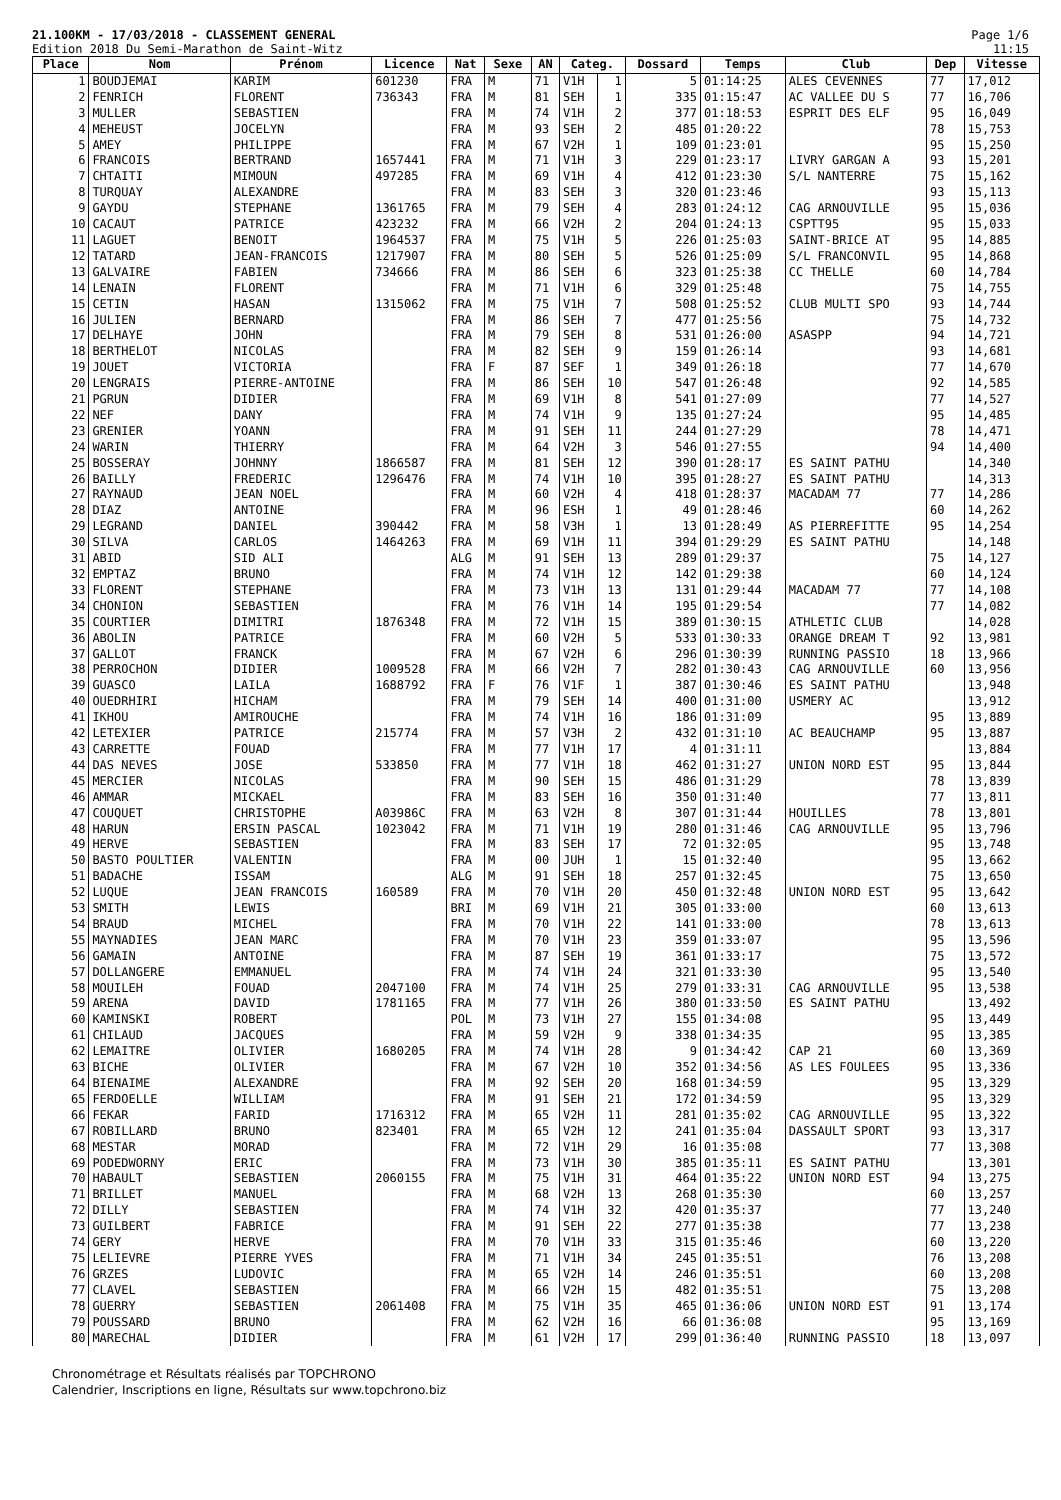21.100KM - 17/03/2018 - CLASSEMENT GENERAL
Edition 2018 Du Semi-Marathon de Saint-Witz
Page 1/6
11:15
| Place | Nom | Prénom | Licence | Nat | Sexe | AN | Categ. | | Dossard | Temps | Club | Dep | Vitesse |
| --- | --- | --- | --- | --- | --- | --- | --- | --- | --- | --- | --- | --- | --- |
| 1 | BOUDJEMAI | KARIM | 601230 | FRA | M | 71 | V1H | 1 | 5 | 01:14:25 | ALES CEVENNES | 77 | 17,012 |
| 2 | FENRICH | FLORENT | 736343 | FRA | M | 81 | SEH | 1 | 335 | 01:15:47 | AC VALLEE DU S | 77 | 16,706 |
| 3 | MULLER | SEBASTIEN | | FRA | M | 74 | V1H | 2 | 377 | 01:18:53 | ESPRIT DES ELF | 95 | 16,049 |
| 4 | MEHEUST | JOCELYN | | FRA | M | 93 | SEH | 2 | 485 | 01:20:22 | | 78 | 15,753 |
| 5 | AMEY | PHILIPPE | | FRA | M | 67 | V2H | 1 | 109 | 01:23:01 | | 95 | 15,250 |
| 6 | FRANCOIS | BERTRAND | 1657441 | FRA | M | 71 | V1H | 3 | 229 | 01:23:17 | LIVRY GARGAN A | 93 | 15,201 |
| 7 | CHTAITI | MIMOUN | 497285 | FRA | M | 69 | V1H | 4 | 412 | 01:23:30 | S/L NANTERRE | 75 | 15,162 |
| 8 | TURQUAY | ALEXANDRE | | FRA | M | 83 | SEH | 3 | 320 | 01:23:46 | | 93 | 15,113 |
| 9 | GAYDU | STEPHANE | 1361765 | FRA | M | 79 | SEH | 4 | 283 | 01:24:12 | CAG ARNOUVILLE | 95 | 15,036 |
| 10 | CACAUT | PATRICE | 423232 | FRA | M | 66 | V2H | 2 | 204 | 01:24:13 | CSPTT95 | 95 | 15,033 |
| 11 | LAGUET | BENOIT | 1964537 | FRA | M | 75 | V1H | 5 | 226 | 01:25:03 | SAINT-BRICE AT | 95 | 14,885 |
| 12 | TATARD | JEAN-FRANCOIS | 1217907 | FRA | M | 80 | SEH | 5 | 526 | 01:25:09 | S/L FRANCONVIL | 95 | 14,868 |
| 13 | GALVAIRE | FABIEN | 734666 | FRA | M | 86 | SEH | 6 | 323 | 01:25:38 | CC THELLE | 60 | 14,784 |
| 14 | LENAIN | FLORENT | | FRA | M | 71 | V1H | 6 | 329 | 01:25:48 | | 75 | 14,755 |
| 15 | CETIN | HASAN | 1315062 | FRA | M | 75 | V1H | 7 | 508 | 01:25:52 | CLUB MULTI SPO | 93 | 14,744 |
| 16 | JULIEN | BERNARD | | FRA | M | 86 | SEH | 7 | 477 | 01:25:56 | | 75 | 14,732 |
| 17 | DELHAYE | JOHN | | FRA | M | 79 | SEH | 8 | 531 | 01:26:00 | ASASPP | 94 | 14,721 |
| 18 | BERTHELOT | NICOLAS | | FRA | M | 82 | SEH | 9 | 159 | 01:26:14 | | 93 | 14,681 |
| 19 | JOUET | VICTORIA | | FRA | F | 87 | SEF | 1 | 349 | 01:26:18 | | 77 | 14,670 |
| 20 | LENGRAIS | PIERRE-ANTOINE | | FRA | M | 86 | SEH | 10 | 547 | 01:26:48 | | 92 | 14,585 |
| 21 | PGRUN | DIDIER | | FRA | M | 69 | V1H | 8 | 541 | 01:27:09 | | 77 | 14,527 |
| 22 | NEF | DANY | | FRA | M | 74 | V1H | 9 | 135 | 01:27:24 | | 95 | 14,485 |
| 23 | GRENIER | YOANN | | FRA | M | 91 | SEH | 11 | 244 | 01:27:29 | | 78 | 14,471 |
| 24 | WARIN | THIERRY | | FRA | M | 64 | V2H | 3 | 546 | 01:27:55 | | 94 | 14,400 |
| 25 | BOSSERAY | JOHNNY | 1866587 | FRA | M | 81 | SEH | 12 | 390 | 01:28:17 | ES SAINT PATHU | | 14,340 |
| 26 | BAILLY | FREDERIC | 1296476 | FRA | M | 74 | V1H | 10 | 395 | 01:28:27 | ES SAINT PATHU | | 14,313 |
| 27 | RAYNAUD | JEAN NOEL | | FRA | M | 60 | V2H | 4 | 418 | 01:28:37 | MACADAM 77 | 77 | 14,286 |
| 28 | DIAZ | ANTOINE | | FRA | M | 96 | ESH | 1 | 49 | 01:28:46 | | 60 | 14,262 |
| 29 | LEGRAND | DANIEL | 390442 | FRA | M | 58 | V3H | 1 | 13 | 01:28:49 | AS PIERREFITTE | 95 | 14,254 |
| 30 | SILVA | CARLOS | 1464263 | FRA | M | 69 | V1H | 11 | 394 | 01:29:29 | ES SAINT PATHU | | 14,148 |
| 31 | ABID | SID ALI | | ALG | M | 91 | SEH | 13 | 289 | 01:29:37 | | 75 | 14,127 |
| 32 | EMPTAZ | BRUNO | | FRA | M | 74 | V1H | 12 | 142 | 01:29:38 | | 60 | 14,124 |
| 33 | FLORENT | STEPHANE | | FRA | M | 73 | V1H | 13 | 131 | 01:29:44 | MACADAM 77 | 77 | 14,108 |
| 34 | CHONION | SEBASTIEN | | FRA | M | 76 | V1H | 14 | 195 | 01:29:54 | | 77 | 14,082 |
| 35 | COURTIER | DIMITRI | 1876348 | FRA | M | 72 | V1H | 15 | 389 | 01:30:15 | ATHLETIC CLUB | | 14,028 |
| 36 | ABOLIN | PATRICE | | FRA | M | 60 | V2H | 5 | 533 | 01:30:33 | ORANGE DREAM T | 92 | 13,981 |
| 37 | GALLOT | FRANCK | | FRA | M | 67 | V2H | 6 | 296 | 01:30:39 | RUNNING PASSIO | 18 | 13,966 |
| 38 | PERROCHON | DIDIER | 1009528 | FRA | M | 66 | V2H | 7 | 282 | 01:30:43 | CAG ARNOUVILLE | 60 | 13,956 |
| 39 | GUASCO | LAILA | 1688792 | FRA | F | 76 | V1F | 1 | 387 | 01:30:46 | ES SAINT PATHU | | 13,948 |
| 40 | OUEDRHIRI | HICHAM | | FRA | M | 79 | SEH | 14 | 400 | 01:31:00 | USMERY AC | | 13,912 |
| 41 | IKHOU | AMIROUCHE | | FRA | M | 74 | V1H | 16 | 186 | 01:31:09 | | 95 | 13,889 |
| 42 | LETEXIER | PATRICE | 215774 | FRA | M | 57 | V3H | 2 | 432 | 01:31:10 | AC BEAUCHAMP | 95 | 13,887 |
| 43 | CARRETTE | FOUAD | | FRA | M | 77 | V1H | 17 | 4 | 01:31:11 | | | 13,884 |
| 44 | DAS NEVES | JOSE | 533850 | FRA | M | 77 | V1H | 18 | 462 | 01:31:27 | UNION NORD EST | 95 | 13,844 |
| 45 | MERCIER | NICOLAS | | FRA | M | 90 | SEH | 15 | 486 | 01:31:29 | | 78 | 13,839 |
| 46 | AMMAR | MICKAEL | | FRA | M | 83 | SEH | 16 | 350 | 01:31:40 | | 77 | 13,811 |
| 47 | COUQUET | CHRISTOPHE | A03986C | FRA | M | 63 | V2H | 8 | 307 | 01:31:44 | HOUILLES | 78 | 13,801 |
| 48 | HARUN | ERSIN PASCAL | 1023042 | FRA | M | 71 | V1H | 19 | 280 | 01:31:46 | CAG ARNOUVILLE | 95 | 13,796 |
| 49 | HERVE | SEBASTIEN | | FRA | M | 83 | SEH | 17 | 72 | 01:32:05 | | 95 | 13,748 |
| 50 | BASTO POULTIER | VALENTIN | | FRA | M | 00 | JUH | 1 | 15 | 01:32:40 | | 95 | 13,662 |
| 51 | BADACHE | ISSAM | | ALG | M | 91 | SEH | 18 | 257 | 01:32:45 | | 75 | 13,650 |
| 52 | LUQUE | JEAN FRANCOIS | 160589 | FRA | M | 70 | V1H | 20 | 450 | 01:32:48 | UNION NORD EST | 95 | 13,642 |
| 53 | SMITH | LEWIS | | BRI | M | 69 | V1H | 21 | 305 | 01:33:00 | | 60 | 13,613 |
| 54 | BRAUD | MICHEL | | FRA | M | 70 | V1H | 22 | 141 | 01:33:00 | | 78 | 13,613 |
| 55 | MAYNADIES | JEAN MARC | | FRA | M | 70 | V1H | 23 | 359 | 01:33:07 | | 95 | 13,596 |
| 56 | GAMAIN | ANTOINE | | FRA | M | 87 | SEH | 19 | 361 | 01:33:17 | | 75 | 13,572 |
| 57 | DOLLANGERE | EMMANUEL | | FRA | M | 74 | V1H | 24 | 321 | 01:33:30 | | 95 | 13,540 |
| 58 | MOUILEH | FOUAD | 2047100 | FRA | M | 74 | V1H | 25 | 279 | 01:33:31 | CAG ARNOUVILLE | 95 | 13,538 |
| 59 | ARENA | DAVID | 1781165 | FRA | M | 77 | V1H | 26 | 380 | 01:33:50 | ES SAINT PATHU | | 13,492 |
| 60 | KAMINSKI | ROBERT | | POL | M | 73 | V1H | 27 | 155 | 01:34:08 | | 95 | 13,449 |
| 61 | CHILAUD | JACQUES | | FRA | M | 59 | V2H | 9 | 338 | 01:34:35 | | 95 | 13,385 |
| 62 | LEMAITRE | OLIVIER | 1680205 | FRA | M | 74 | V1H | 28 | 9 | 01:34:42 | CAP 21 | 60 | 13,369 |
| 63 | BICHE | OLIVIER | | FRA | M | 67 | V2H | 10 | 352 | 01:34:56 | AS LES FOULEES | 95 | 13,336 |
| 64 | BIENAIME | ALEXANDRE | | FRA | M | 92 | SEH | 20 | 168 | 01:34:59 | | 95 | 13,329 |
| 65 | FERDOELLE | WILLIAM | | FRA | M | 91 | SEH | 21 | 172 | 01:34:59 | | 95 | 13,329 |
| 66 | FEKAR | FARID | 1716312 | FRA | M | 65 | V2H | 11 | 281 | 01:35:02 | CAG ARNOUVILLE | 95 | 13,322 |
| 67 | ROBILLARD | BRUNO | 823401 | FRA | M | 65 | V2H | 12 | 241 | 01:35:04 | DASSAULT SPORT | 93 | 13,317 |
| 68 | MESTAR | MORAD | | FRA | M | 72 | V1H | 29 | 16 | 01:35:08 | | 77 | 13,308 |
| 69 | PODEDWORNY | ERIC | | FRA | M | 73 | V1H | 30 | 385 | 01:35:11 | ES SAINT PATHU | | 13,301 |
| 70 | HABAULT | SEBASTIEN | 2060155 | FRA | M | 75 | V1H | 31 | 464 | 01:35:22 | UNION NORD EST | 94 | 13,275 |
| 71 | BRILLET | MANUEL | | FRA | M | 68 | V2H | 13 | 268 | 01:35:30 | | 60 | 13,257 |
| 72 | DILLY | SEBASTIEN | | FRA | M | 74 | V1H | 32 | 420 | 01:35:37 | | 77 | 13,240 |
| 73 | GUILBERT | FABRICE | | FRA | M | 91 | SEH | 22 | 277 | 01:35:38 | | 77 | 13,238 |
| 74 | GERY | HERVE | | FRA | M | 70 | V1H | 33 | 315 | 01:35:46 | | 60 | 13,220 |
| 75 | LELIEVRE | PIERRE YVES | | FRA | M | 71 | V1H | 34 | 245 | 01:35:51 | | 76 | 13,208 |
| 76 | GRZES | LUDOVIC | | FRA | M | 65 | V2H | 14 | 246 | 01:35:51 | | 60 | 13,208 |
| 77 | CLAVEL | SEBASTIEN | | FRA | M | 66 | V2H | 15 | 482 | 01:35:51 | | 75 | 13,208 |
| 78 | GUERRY | SEBASTIEN | 2061408 | FRA | M | 75 | V1H | 35 | 465 | 01:36:06 | UNION NORD EST | 91 | 13,174 |
| 79 | POUSSARD | BRUNO | | FRA | M | 62 | V2H | 16 | 66 | 01:36:08 | | 95 | 13,169 |
| 80 | MARECHAL | DIDIER | | FRA | M | 61 | V2H | 17 | 299 | 01:36:40 | RUNNING PASSIO | 18 | 13,097 |
Chronométrage et Résultats réalisés par TOPCHRONO
Calendrier, Inscriptions en ligne, Résultats sur www.topchrono.biz